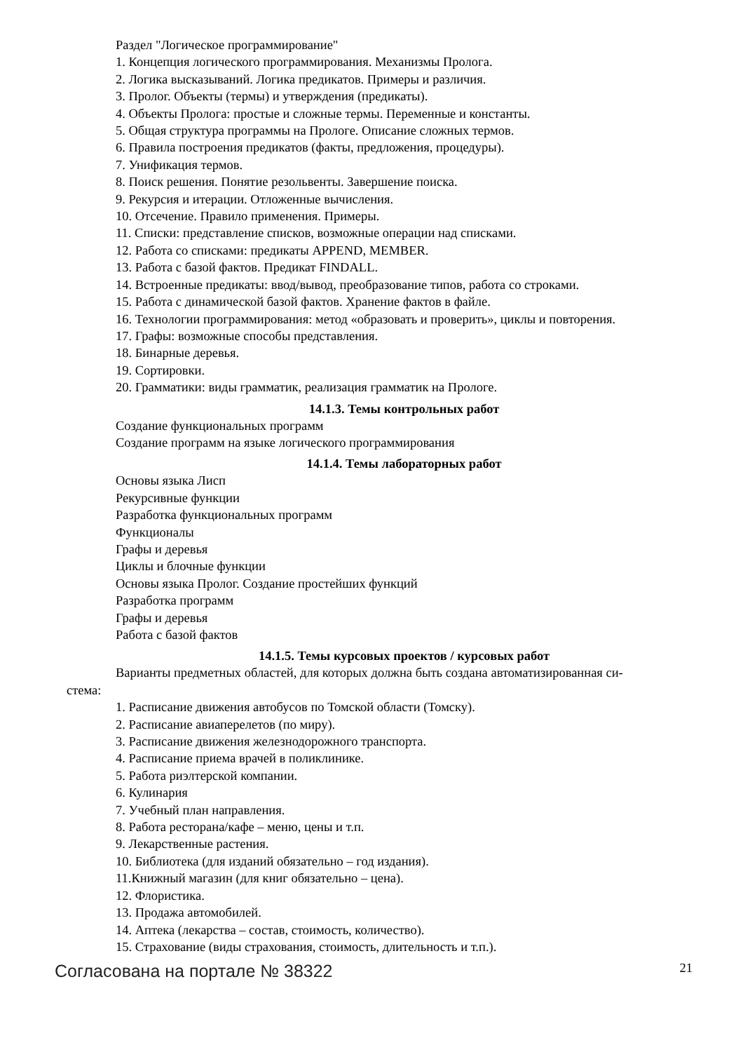Раздел "Логическое программирование"
1. Концепция логического программирования. Механизмы Пролога.
2. Логика высказываний. Логика предикатов. Примеры и различия.
3. Пролог. Объекты (термы) и утверждения (предикаты).
4. Объекты Пролога: простые и сложные термы. Переменные и константы.
5. Общая структура программы на Прологе. Описание сложных термов.
6. Правила построения предикатов (факты, предложения, процедуры).
7. Унификация термов.
8. Поиск решения. Понятие резольвенты. Завершение поиска.
9. Рекурсия и итерации. Отложенные вычисления.
10. Отсечение. Правило применения. Примеры.
11. Списки: представление списков, возможные операции над списками.
12. Работа со списками: предикаты APPEND, MEMBER.
13. Работа с базой фактов. Предикат FINDALL.
14. Встроенные предикаты: ввод/вывод, преобразование типов, работа со строками.
15. Работа с динамической базой фактов. Хранение фактов в файле.
16. Технологии программирования: метод «образовать и проверить», циклы и повторения.
17. Графы: возможные способы представления.
18. Бинарные деревья.
19. Сортировки.
20. Грамматики: виды грамматик, реализация грамматик на Прологе.
14.1.3. Темы контрольных работ
Создание функциональных программ
Создание программ на языке логического программирования
14.1.4. Темы лабораторных работ
Основы языка Лисп
Рекурсивные функции
Разработка функциональных программ
Функционалы
Графы и деревья
Циклы и блочные функции
Основы языка Пролог. Создание простейших функций
Разработка программ
Графы и деревья
Работа с базой фактов
14.1.5. Темы курсовых проектов / курсовых работ
Варианты предметных областей, для которых должна быть создана автоматизированная си-
стема:
1. Расписание движения автобусов по Томской области (Томску).
2. Расписание авиаперелетов (по миру).
3. Расписание движения железнодорожного транспорта.
4. Расписание приема врачей в поликлинике.
5. Работа риэлтерской компании.
6. Кулинария
7. Учебный план направления.
8. Работа ресторана/кафе – меню, цены и т.п.
9. Лекарственные растения.
10. Библиотека (для изданий обязательно – год издания).
11.Книжный магазин (для книг обязательно – цена).
12. Флористика.
13. Продажа автомобилей.
14. Аптека (лекарства – состав, стоимость, количество).
15. Страхование (виды страхования, стоимость, длительность и т.п.).
Согласована на портале № 38322 21